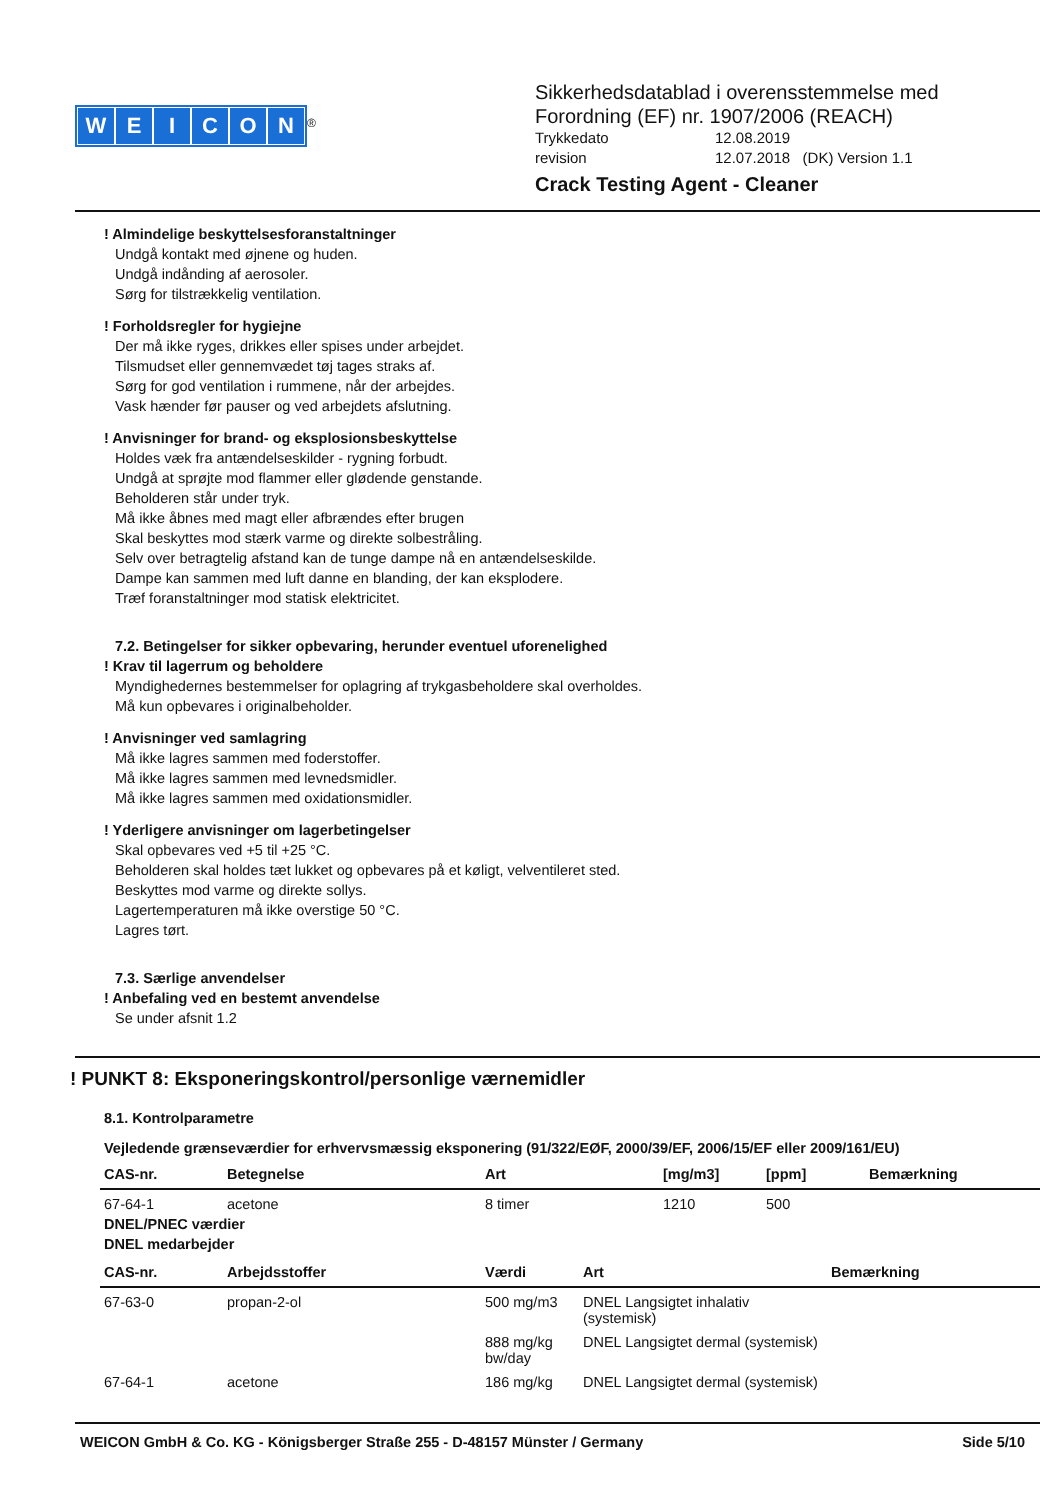WEICON
<sup>®</sup>
Sikkerhedsdatablad i overensstemmelse med
Forordning (EF) nr. 1907/2006 (REACH)
Trykkedato 12.08.2019
revision 12.07.2018 (DK) Version 1.1
Crack Testing Agent - Cleaner
! Almindelige beskyttelsesforanstaltninger
Undgå kontakt med øjnene og huden.
Undgå indånding af aerosoler.
Sørg for tilstrækkelig ventilation.
! Forholdsregler for hygiejne
Der må ikke ryges, drikkes eller spises under arbejdet.
Tilsmudset eller gennemvædet tøj tages straks af.
Sørg for god ventilation i rummene, når der arbejdes.
Vask hænder før pauser og ved arbejdets afslutning.
! Anvisninger for brand- og eksplosionsbeskyttelse
Holdes væk fra antændelseskilder - rygning forbudt.
Undgå at sprøjte mod flammer eller glødende genstande.
Beholderen står under tryk.
Må ikke åbnes med magt eller afbrændes efter brugen
Skal beskyttes mod stærk varme og direkte solbestråling.
Selv over betragtelig afstand kan de tunge dampe nå en antændelseskilde.
Dampe kan sammen med luft danne en blanding, der kan eksplodere.
Træf foranstaltninger mod statisk elektricitet.
7.2. Betingelser for sikker opbevaring, herunder eventuel uforenelighed
! Krav til lagerrum og beholdere
Myndighedernes bestemmelser for oplagring af trykgasbeholdere skal overholdes.
Må kun opbevares i originalbeholder.
! Anvisninger ved samlagring
Må ikke lagres sammen med foderstoffer.
Må ikke lagres sammen med levnedsmidler.
Må ikke lagres sammen med oxidationsmidler.
! Yderligere anvisninger om lagerbetingelser
Skal opbevares ved +5 til +25 °C.
Beholderen skal holdes tæt lukket og opbevares på et køligt, velventileret sted.
Beskyttes mod varme og direkte sollys.
Lagertemperaturen må ikke overstige 50 °C.
Lagres tørt.
7.3. Særlige anvendelser
! Anbefaling ved en bestemt anvendelse
Se under afsnit 1.2
! PUNKT 8: Eksponeringskontrol/personlige værnemidler
8.1. Kontrolparametre
Vejledende grænseværdier for erhvervsmæssig eksponering (91/322/EØF, 2000/39/EF, 2006/15/EF eller 2009/161/EU)
| CAS-nr. | Betegnelse | Art | [mg/m3] | [ppm] | Bemærkning |
| --- | --- | --- | --- | --- | --- |
| 67-64-1 | acetone | 8 timer | 1210 | 500 | |
DNEL/PNEC værdier
DNEL medarbejder
| CAS-nr. | Arbejdsstoffer | Værdi | Art | Bemærkning |
| --- | --- | --- | --- | --- |
| 67-63-0 | propan-2-ol | 500 mg/m3 | DNEL Langsigtet inhalativ (systemisk) | |
| | | 888 mg/kg bw/day | DNEL Langsigtet dermal (systemisk) | |
| 67-64-1 | acetone | 186 mg/kg | DNEL Langsigtet dermal (systemisk) | |
WEICON GmbH & Co. KG - Königsberger Straße 255 - D-48157 Münster / Germany Side 5/10